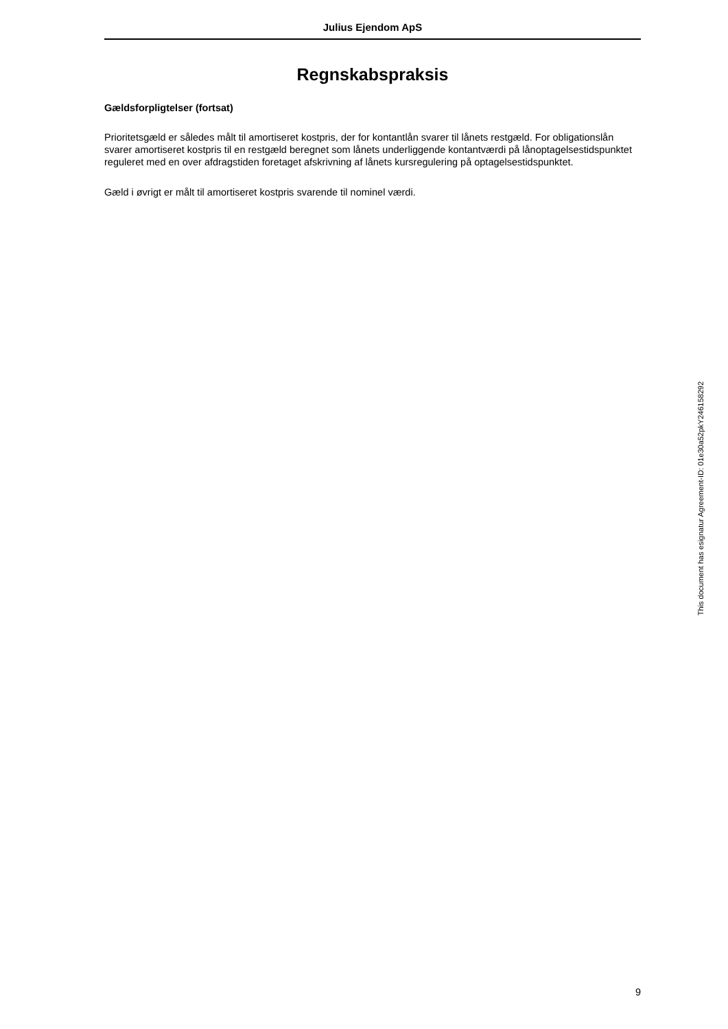Julius Ejendom ApS
Regnskabspraksis
Gældsforpligtelser (fortsat)
Prioritetsgæld er således målt til amortiseret kostpris, der for kontantlån svarer til lånets restgæld. For obligati­onslån svarer amortiseret kostpris til en restgæld beregnet som lånets underliggende kontantværdi på lånopta­gelsestidspunktet reguleret med en over afdragstiden foretaget afskrivning af lånets kursregulering på optagel­sestidspunktet.
Gæld i øvrigt er målt til amortiseret kostpris svarende til nominel værdi.
9
This document has esignatur Agreement-ID: 01e30a52pkY246158292